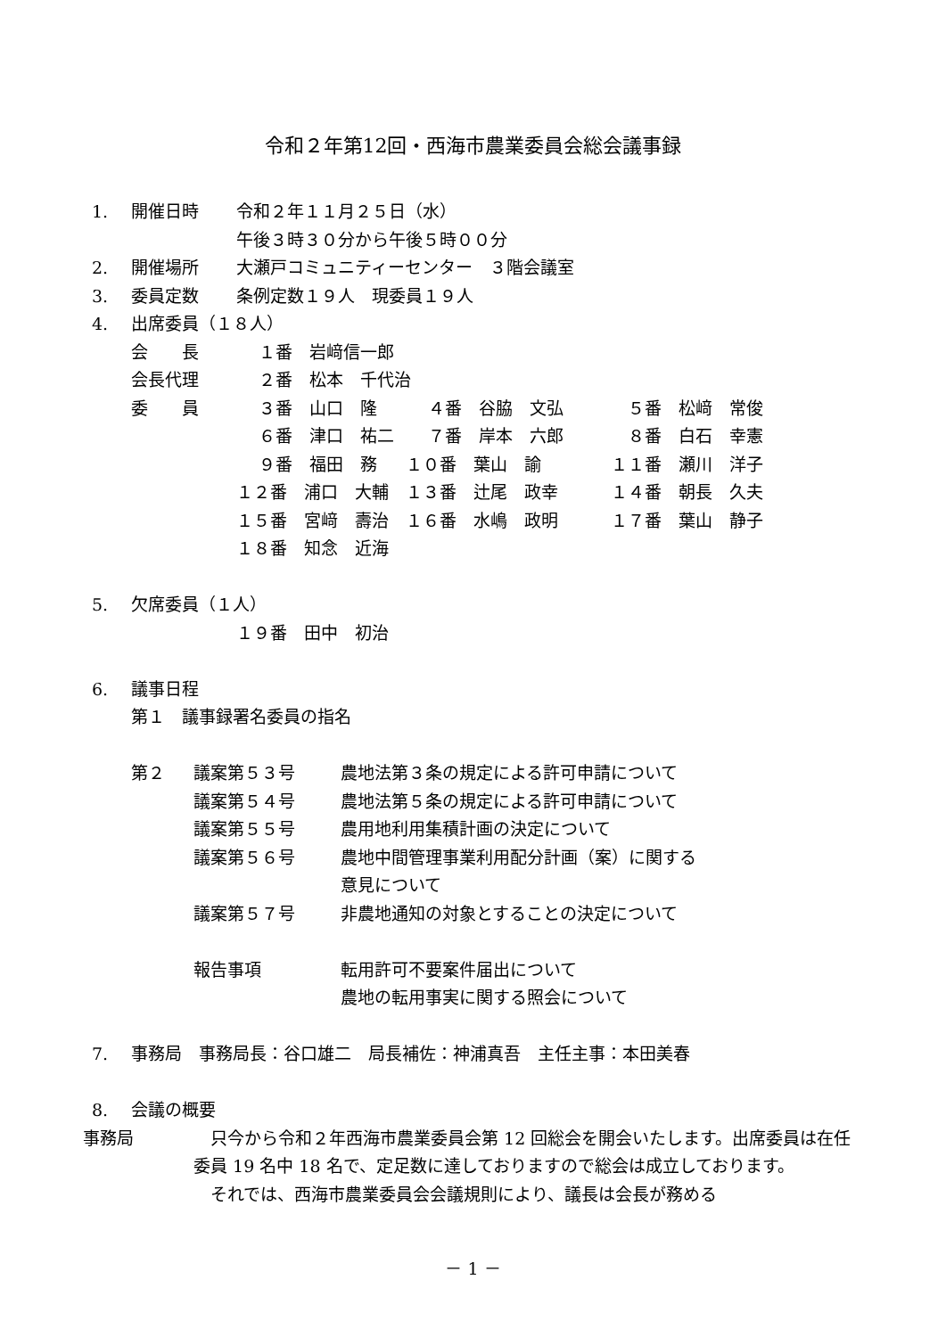令和２年第12回・西海市農業委員会総会議事録
1. 開催日時 令和２年１１月２５日（水）
午後３時３０分から午後５時００分
2. 開催場所 大瀬戸コミュニティーセンター　３階会議室
3. 委員定数 条例定数１９人　現委員１９人
4. 出席委員（１８人）
| 会 長 | １番 岩﨑信一郎 | | |
| 会長代理 | ２番 松本 千代治 | | |
| 委 員 | ３番 山口 隆 | ４番 谷脇 文弘 | ５番 松﨑 常俊 |
| | ６番 津口 祐二 | ７番 岸本 六郎 | ８番 白石 幸憲 |
| | ９番 福田 務 | １０番 葉山 諭 | １１番 瀬川 洋子 |
| | １２番 浦口 大輔 | １３番 辻尾 政幸 | １４番 朝長 久夫 |
| | １５番 宮﨑 壽治 | １６番 水嶋 政明 | １７番 葉山 静子 |
| | １８番 知念 近海 | | |
5. 欠席委員（１人）
１９番　田中　初治
6. 議事日程
第１　議事録署名委員の指名
| 第２ | 議案第５３号 | 農地法第３条の規定による許可申請について |
| | 議案第５４号 | 農地法第５条の規定による許可申請について |
| | 議案第５５号 | 農用地利用集積計画の決定について |
| | 議案第５６号 | 農地中間管理事業利用配分計画（案）に関する |
| | | 意見について |
| | 議案第５７号 | 非農地通知の対象とすることの決定について |
| | 報告事項 | 転用許可不要案件届出について |
| | | 農地の転用事実に関する照会について |
7. 事務局　事務局長：谷口雄二　局長補佐：神浦真吾　主任主事：本田美春
8. 会議の概要
事務局　只今から令和２年西海市農業委員会第 12 回総会を開会いたします。出席委員は在任委員 19 名中 18 名で、定足数に達しておりますので総会は成立しております。
　それでは、西海市農業委員会会議規則により、議長は会長が務める
－ 1 －